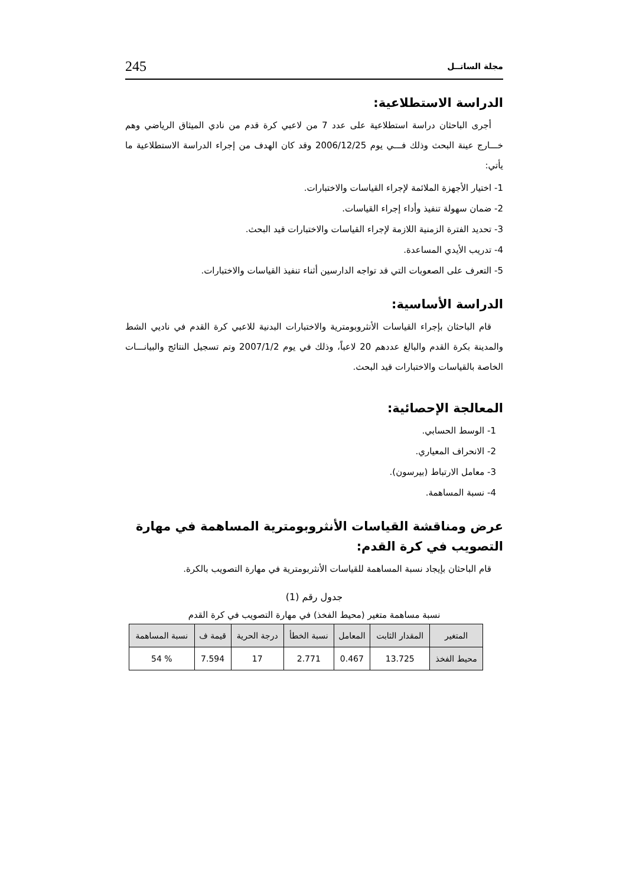مجلة الساتــل 245
الدراسة الاستطلاعية:
أجرى الباحثان دراسة استطلاعية على عدد 7 من لاعبي كرة قدم من نادي الميثاق الرياضي وهم خـــارج عينة البحث وذلك فـــي يوم 2006/12/25 وقد كان الهدف من إجراء الدراسة الاستطلاعية ما يأتي:
1- اختيار الأجهزة الملائمة لإجراء القياسات والاختبارات.
2- ضمان سهولة تنفيذ وأداء إجراء القياسات.
3- تحديد الفترة الزمنية اللازمة لإجراء القياسات والاختبارات قيد البحث.
4- تدريب الأيدي المساعدة.
5- التعرف على الصعوبات التي قد تواجه الدارسين أثناء تنفيذ القياسات والاختبارات.
الدراسة الأساسية:
قام الباحثان بإجراء القياسات الأنثروبومترية والاختبارات البدنية للاعبي كرة القدم في ناديي الشط والمدينة بكرة القدم والبالغ عددهم 20 لاعباً، وذلك في يوم 2007/1/2 وتم تسجيل النتائج والبيانـــات الخاصة بالقياسات والاختبارات قيد البحث.
المعالجة الإحصائية:
1- الوسط الحسابي.
2- الانحراف المعياري.
3- معامل الارتباط (بيرسون).
4- نسبة المساهمة.
عرض ومناقشة القياسات الأنثروبومترية المساهمة في مهارة التصويب في كرة القدم:
قام الباحثان بإيجاد نسبة المساهمة للقياسات الأنثربومترية في مهارة التصويب بالكرة.
جدول رقم (1)
نسبة مساهمة متغير (محيط الفخذ) في مهارة التصويب في كرة القدم
| المتغير | المقدار الثابت | المعامل | نسبة الخطأ | درجة الحرية | قيمة ف | نسبة المساهمة |
| --- | --- | --- | --- | --- | --- | --- |
| محيط الفخذ | 13.725 | 0.467 | 2.771 | 17 | 7.594 | % 54 |